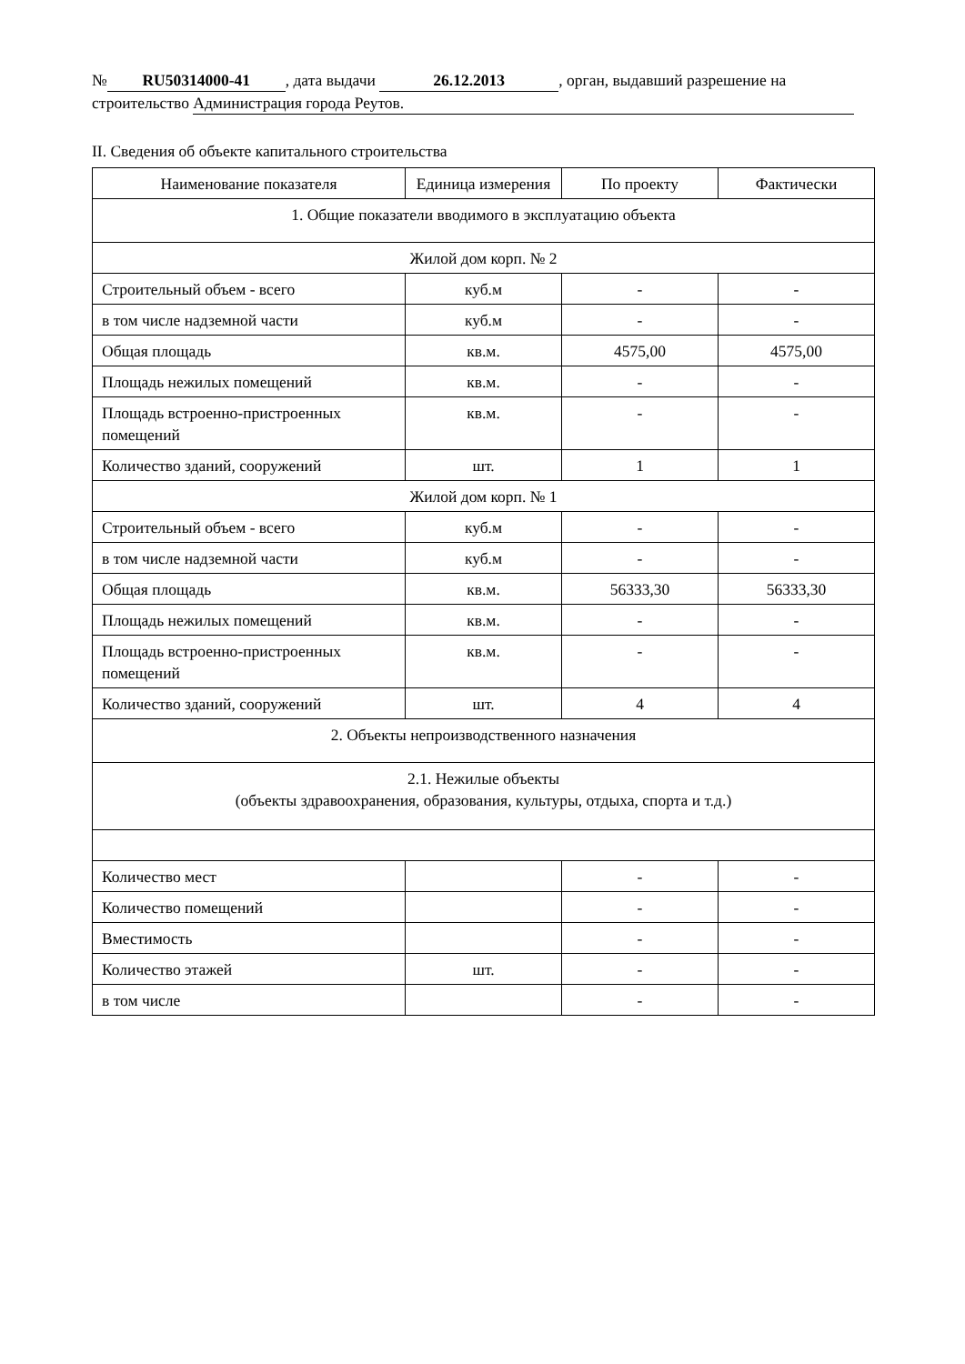№ RU50314000-41, дата выдачи 26.12.2013, орган, выдавший разрешение на
строительство Администрация города Реутов.
II. Сведения об объекте капитального строительства
| Наименование показателя | Единица измерения | По проекту | Фактически |
| --- | --- | --- | --- |
| 1. Общие показатели вводимого в эксплуатацию объекта | | | |
| Жилой дом корп. № 2 | | | |
| Строительный объем - всего | куб.м | - | - |
| в том числе надземной части | куб.м | - | - |
| Общая площадь | кв.м. | 4575,00 | 4575,00 |
| Площадь нежилых помещений | кв.м. | - | - |
| Площадь встроенно-пристроенных помещений | кв.м. | - | - |
| Количество зданий, сооружений | шт. | 1 | 1 |
| Жилой дом корп. № 1 | | | |
| Строительный объем - всего | куб.м | - | - |
| в том числе надземной части | куб.м | - | - |
| Общая площадь | кв.м. | 56333,30 | 56333,30 |
| Площадь нежилых помещений | кв.м. | - | - |
| Площадь встроенно-пристроенных помещений | кв.м. | - | - |
| Количество зданий, сооружений | шт. | 4 | 4 |
| 2. Объекты непроизводственного назначения | | | |
| 2.1. Нежилые объекты (объекты здравоохранения, образования, культуры, отдыха, спорта и т.д.) | | | |
| Количество мест | | - | - |
| Количество помещений | | - | - |
| Вместимость | | - | - |
| Количество этажей | шт. | - | - |
| в том числе | | - | - |